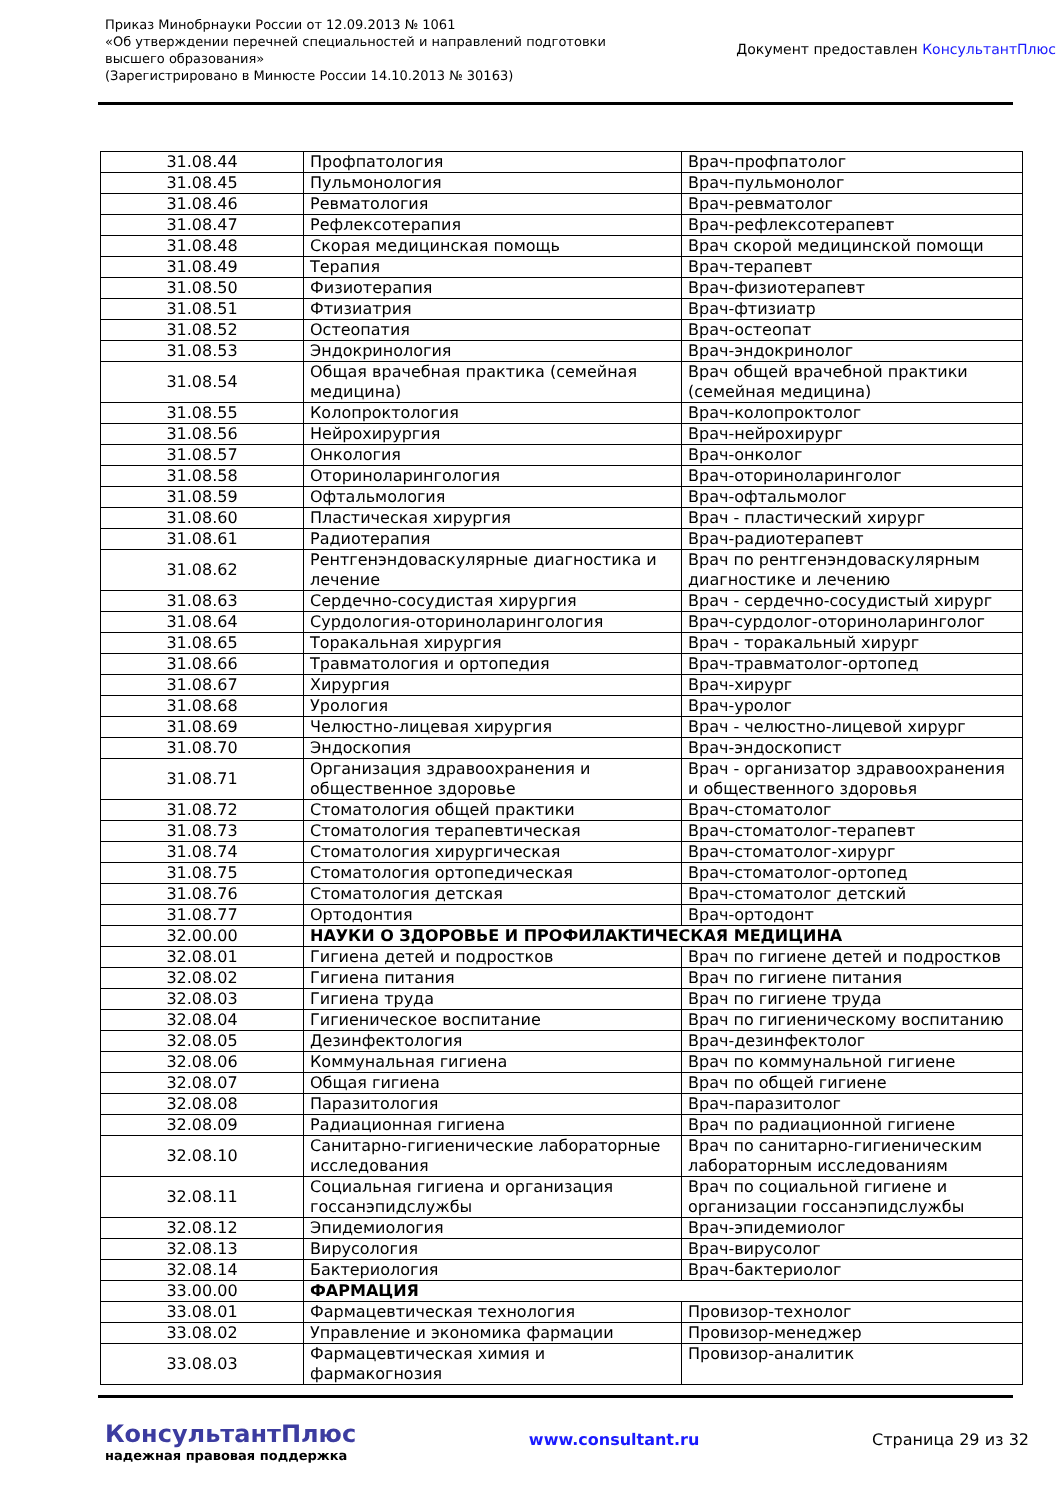Приказ Минобрнауки России от 12.09.2013 № 1061
«Об утверждении перечней специальностей и направлений подготовки
высшего образования»
(Зарегистрировано в Минюсте России 14.10.2013 № 30163)
Документ предоставлен КонсультантПлюс
| 31.08.44 | Профпатология | Врач-профпатолог |
| 31.08.45 | Пульмонология | Врач-пульмонолог |
| 31.08.46 | Ревматология | Врач-ревматолог |
| 31.08.47 | Рефлексотерапия | Врач-рефлексотерапевт |
| 31.08.48 | Скорая медицинская помощь | Врач скорой медицинской помощи |
| 31.08.49 | Терапия | Врач-терапевт |
| 31.08.50 | Физиотерапия | Врач-физиотерапевт |
| 31.08.51 | Фтизиатрия | Врач-фтизиатр |
| 31.08.52 | Остеопатия | Врач-остеопат |
| 31.08.53 | Эндокринология | Врач-эндокринолог |
| 31.08.54 | Общая врачебная практика (семейная медицина) | Врач общей врачебной практики (семейная медицина) |
| 31.08.55 | Колопроктология | Врач-колопроктолог |
| 31.08.56 | Нейрохирургия | Врач-нейрохирург |
| 31.08.57 | Онкология | Врач-онколог |
| 31.08.58 | Оториноларингология | Врач-оториноларинголог |
| 31.08.59 | Офтальмология | Врач-офтальмолог |
| 31.08.60 | Пластическая хирургия | Врач - пластический хирург |
| 31.08.61 | Радиотерапия | Врач-радиотерапевт |
| 31.08.62 | Рентгенэндоваскулярные диагностика и лечение | Врач по рентгенэндоваскулярным диагностике и лечению |
| 31.08.63 | Сердечно-сосудистая хирургия | Врач - сердечно-сосудистый хирург |
| 31.08.64 | Сурдология-оториноларингология | Врач-сурдолог-оториноларинголог |
| 31.08.65 | Торакальная хирургия | Врач - торакальный хирург |
| 31.08.66 | Травматология и ортопедия | Врач-травматолог-ортопед |
| 31.08.67 | Хирургия | Врач-хирург |
| 31.08.68 | Урология | Врач-уролог |
| 31.08.69 | Челюстно-лицевая хирургия | Врач - челюстно-лицевой хирург |
| 31.08.70 | Эндоскопия | Врач-эндоскопист |
| 31.08.71 | Организация здравоохранения и общественное здоровье | Врач - организатор здравоохранения и общественного здоровья |
| 31.08.72 | Стоматология общей практики | Врач-стоматолог |
| 31.08.73 | Стоматология терапевтическая | Врач-стоматолог-терапевт |
| 31.08.74 | Стоматология хирургическая | Врач-стоматолог-хирург |
| 31.08.75 | Стоматология ортопедическая | Врач-стоматолог-ортопед |
| 31.08.76 | Стоматология детская | Врач-стоматолог детский |
| 31.08.77 | Ортодонтия | Врач-ортодонт |
| 32.00.00 | НАУКИ О ЗДОРОВЬЕ И ПРОФИЛАКТИЧЕСКАЯ МЕДИЦИНА | |
| 32.08.01 | Гигиена детей и подростков | Врач по гигиене детей и подростков |
| 32.08.02 | Гигиена питания | Врач по гигиене питания |
| 32.08.03 | Гигиена труда | Врач по гигиене труда |
| 32.08.04 | Гигиеническое воспитание | Врач по гигиеническому воспитанию |
| 32.08.05 | Дезинфектология | Врач-дезинфектолог |
| 32.08.06 | Коммунальная гигиена | Врач по коммунальной гигиене |
| 32.08.07 | Общая гигиена | Врач по общей гигиене |
| 32.08.08 | Паразитология | Врач-паразитолог |
| 32.08.09 | Радиационная гигиена | Врач по радиационной гигиене |
| 32.08.10 | Санитарно-гигиенические лабораторные исследования | Врач по санитарно-гигиеническим лабораторным исследованиям |
| 32.08.11 | Социальная гигиена и организация госсанэпидслужбы | Врач по социальной гигиене и организации госсанэпидслужбы |
| 32.08.12 | Эпидемиология | Врач-эпидемиолог |
| 32.08.13 | Вирусология | Врач-вирусолог |
| 32.08.14 | Бактериология | Врач-бактериолог |
| 33.00.00 | ФАРМАЦИЯ | |
| 33.08.01 | Фармацевтическая технология | Провизор-технолог |
| 33.08.02 | Управление и экономика фармации | Провизор-менеджер |
| 33.08.03 | Фармацевтическая химия и фармакогнозия | Провизор-аналитик |
КонсультантПлюс
надежная правовая поддержка
www.consultant.ru Страница 29 из 32